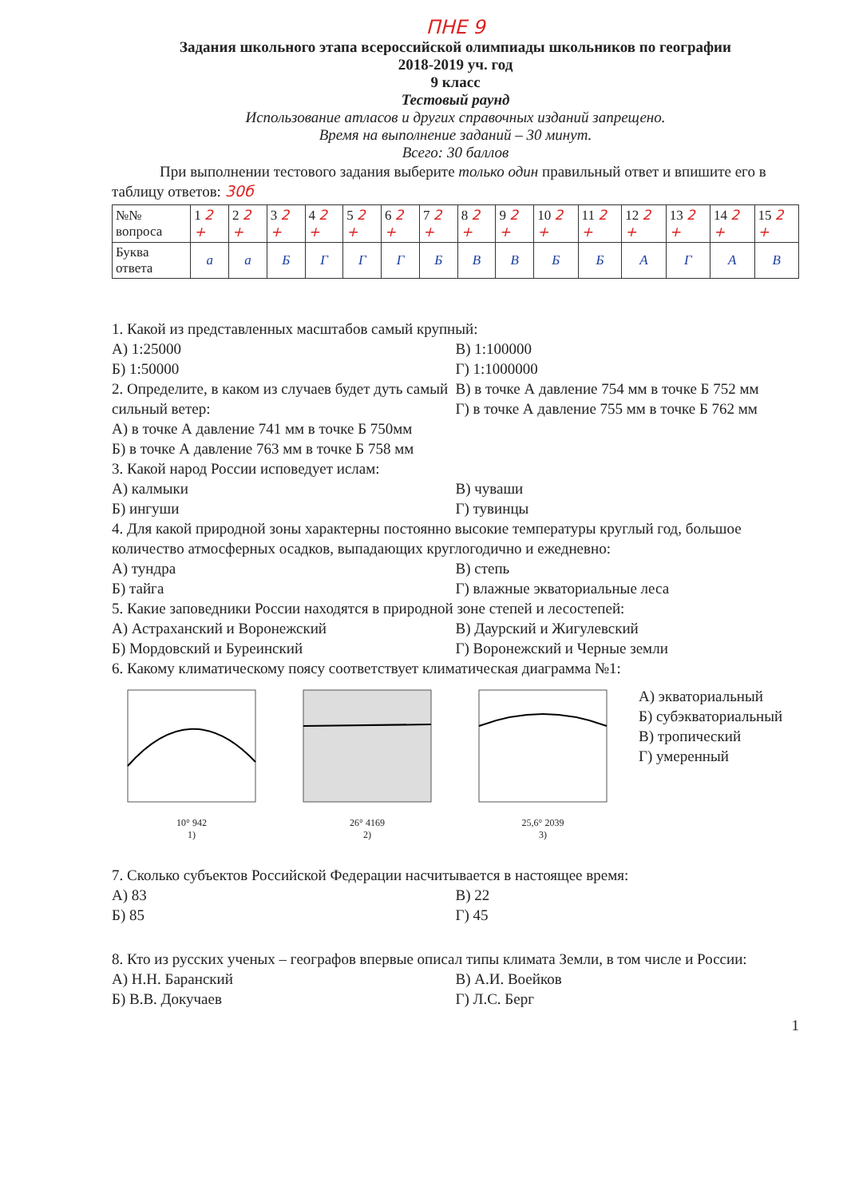ПНЕ 9
Задания школьного этапа всероссийской олимпиады школьников по географии
2018-2019 уч. год
9 класс
Тестовый раунд
Использование атласов и других справочных изданий запрещено.
Время на выполнение заданий – 30 минут.
Всего: 30 баллов
При выполнении тестового задания выберите только один правильный ответ и впишите его в таблицу ответов: 30б
| №№ вопроса | 1 2 + | 2 2 + | 3 2 + | 4 2 + | 5 2 + | 6 2 + | 7 2 + | 8 2 + | 9 2 + | 10 2 + | 11 2 + | 12 2 + | 13 2 + | 14 2 + | 15 2 + |
| Буква ответа | а | а | Б | Г | Г | Г | Б | В | В | Б | Б | А | Г | А | В |
1. Какой из представленных масштабов самый крупный:
А) 1:25000
Б) 1:50000
В) 1:100000
Г) 1:1000000
2. Определите, в каком из случаев будет дуть самый сильный ветер:
А) в точке А давление 741 мм в точке Б 750мм
Б) в точке А давление 763 мм в точке Б 758 мм
В) в точке А давление 754 мм в точке Б 752 мм
Г) в точке А давление 755 мм в точке Б 762 мм
3. Какой народ России исповедует ислам:
А) калмыки
Б) ингуши
В) чуваши
Г) тувинцы
4. Для какой природной зоны характерны постоянно высокие температуры круглый год, большое количество атмосферных осадков, выпадающих круглогодично и ежедневно:
А) тундра
Б) тайга
В) степь
Г) влажные экваториальные леса
5. Какие заповедники России находятся в природной зоне степей и лесостепей:
А) Астраханский и Воронежский
Б) Мордовский и Буреинский
В) Даурский и Жигулевский
Г) Воронежский и Черные земли
6. Какому климатическому поясу соответствует климатическая диаграмма №1:
10° 942
1)
26° 4169
2)
25,6° 2039
3)
А) экваториальный
Б) субэкваториальный
В) тропический
Г) умеренный
7. Сколько субъектов Российской Федерации насчитывается в настоящее время:
А) 83
Б) 85
В) 22
Г) 45
8. Кто из русских ученых – географов впервые описал типы климата Земли, в том числе и России:
А) Н.Н. Баранский
Б) В.В. Докучаев
В) А.И. Воейков
Г) Л.С. Берг
1